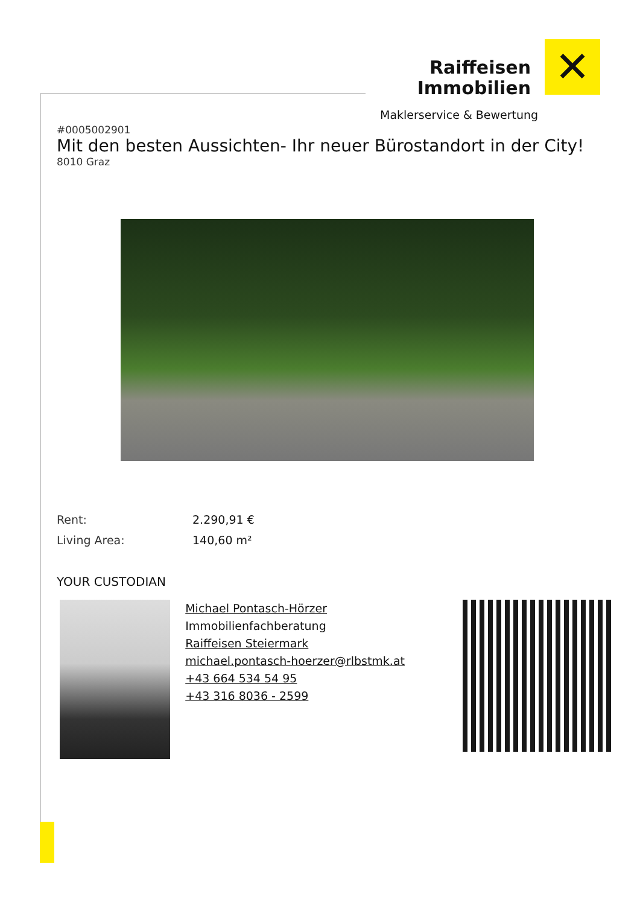Raiffeisen Immobilien
✕
Maklerservice & Bewertung
#0005002901
Mit den besten Aussichten- Ihr neuer Bürostandort in der City!
8010 Graz
| Rent: | 2.290,91 € |
| Living Area: | 140,60 m² |
YOUR CUSTODIAN
Michael Pontasch-Hörzer
Immobilienfachberatung
Raiffeisen Steiermark
michael.pontasch-hoerzer@rlbstmk.at
+43 664 534 54 95
+43 316 8036 - 2599